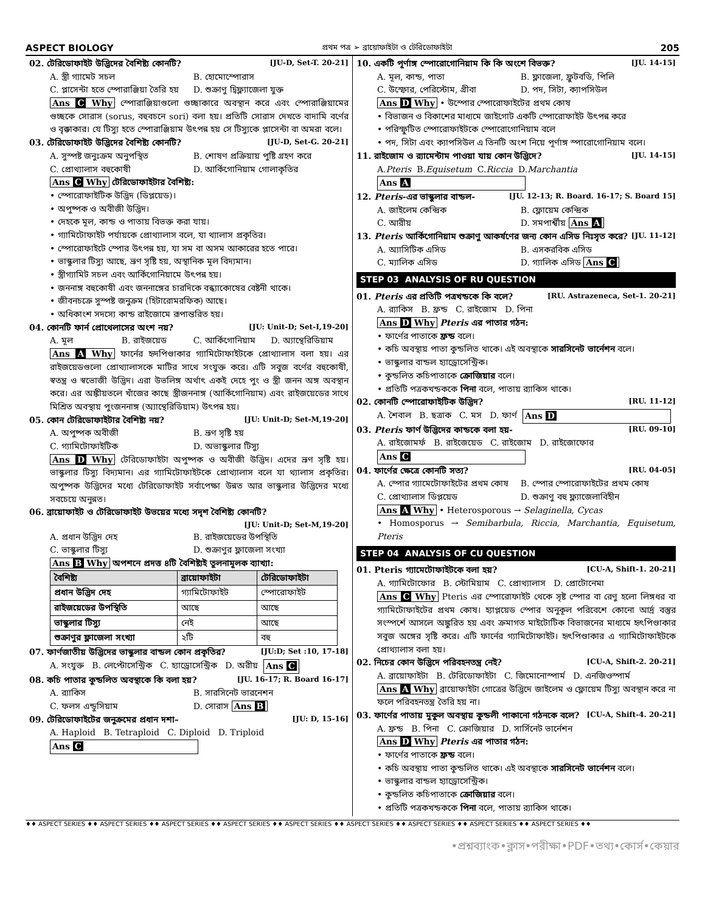ASPECT BIOLOGY প্রথম পত্র ➢ ব্রায়োফাইটা ও টেরিডোফাইটা 205
02. টেরিডোফাইট উদ্ভিদের বৈশিষ্ট্য কোনটি? [JU-D, Set-T. 20-21]
A. স্ত্রী গ্যামেট সচল B. হোমোস্পোরাস C. প্লাসেন্টা হতে স্পোরাঞ্জিয়া তৈরি হয় D. শুক্রাণু দ্বিফ্ল্যাজেলা যুক্ত
Ans C Why স্পোরাঞ্জিয়াগুলো গুচ্ছাকারে অবস্থান করে এবং স্পোরাঞ্জিয়ামের গুচ্ছকে সোরাস (sorus, বহুবচনে sori) বলা হয়। প্রতিটি সোরাস দেখতে বাদামি বর্ণের ও বৃক্কাকার। যে টিস্যু হতে স্পোরাঞ্জিয়াম উৎপন্ন হয় সে টিস্যুকে প্লাসেন্টা বা অমরা বলে।
03. টেরিডোফাইট উদ্ভিদের বৈশিষ্ট্য কোনটি? [JU-D, Set-G. 20-21]
A. সুস্পষ্ট জনুঃক্রম অনুপস্থিত B. শোষণ প্রক্রিয়ায় পুষ্টি গ্রহণ করে C. প্রোথ্যালাস বহুকোষী D. আর্কিগোনিয়াম গোলাকৃতির
Ans C Why টেরিডোফাইটার বৈশিষ্ট্য:
• স্পোরোফাইটিক উদ্ভিদ (ডিপ্লয়েড)।
• অপুষ্পক ও অবীজী উদ্ভিদ।
• দেহকে মূল, কান্ড ও পাতায় বিভক্ত করা যায়।
• গ্যামিটোফাইট পর্যায়কে প্রোথ্যালাস বলে, যা থ্যালাস প্রকৃতির।
• স্পোরোফাইটে স্পোর উৎপন্ন হয়, যা সম বা অসম আকারের হতে পারে।
• ভাস্কুলার টিস্যু আছে, ভ্রূণ সৃষ্টি হয়, অস্থানিক মূল বিদ্যমান।
• স্ত্রীগ্যামিট সচল এবং আর্কিগোনিয়ামে উৎপন্ন হয়।
• জননাঙ্গ বহুকোষী এবং জননাঙ্গের চারদিকে বন্ধ্যাকোষের বেষ্টনী থাকে।
• জীবনচক্রে সুস্পষ্ট জনুক্রম (হিটারোমরফিক) আছে।
• অধিকাংশ সদস্যে কান্ড রাইজোমে রূপান্তরিত হয়।
04. কোনটি ফার্ন প্রোথেলাসের অংশ নয়? [JU: Unit-D; Set-I,19-20]
A. মূল B. রাইজয়েড C. আর্কিগোনিয়াম D. অ্যান্থেরিডিয়াম
Ans A Why ফার্নের হৃদপিণ্ডাকার গ্যামিটোফাইটকে প্রোথ্যালাস বলা হয়। এর রাইজয়েডগুলো প্রোথ্যালাসকে মাটির সাথে সংযুক্ত করে। এটি সবুজ বর্ণের বহুকোষী, স্বতন্ত্র ও স্বভোজী উদ্ভিদ। এরা উভলিঙ্গ অর্থাৎ একই দেহে পুং ও স্ত্রী জনন অঙ্গ অবস্থান করে। এর অঙ্কীয়তলে খাঁজের কাছে স্ত্রীজননাঙ্গ (আর্কিগোনিয়াম) এবং রাইজয়েডের সাথে মিশ্রিত অবস্থায় পুংজননাঙ্গ (অ্যান্থেরিডিয়াম) উৎপন্ন হয়।
05. কোন টেরিডোফাইটার বৈশিষ্ট্য নয়? [JU: Unit-D; Set-M,19-20]
A. অপুষ্পক অবীজী B. ভ্রূণ সৃষ্টি হয় C. গ্যামিটোফাইটিক D. অভাস্কুলার টিস্যু
Ans D Why টেরিডোফাইটা অপুষ্পক ও অবীজী উদ্ভিদ। এদের ভ্রূণ সৃষ্টি হয়। ভাস্কুলার টিস্যু বিদ্যমান। এর গ্যামিটোফাইটকে প্রোথ্যালাস বলে যা থ্যালাস প্রকৃতির। অপুষ্পক উদ্ভিদের মধ্যে টেরিডোফাইট সর্বাপেক্ষা উন্নত আর ভাস্কুলার উদ্ভিদের মধ্যে সবচেয়ে অনুন্নত।
06. ব্রায়োফাইট ও টেরিডোফাইট উভয়ের মধ্যে সদৃশ বৈশিষ্ট্য কোনটি?
[JU: Unit-D; Set-M,19-20]
A. প্রধান উদ্ভিদ দেহ B. রাইজয়েডের উপস্থিতি C. ভাস্কুলার টিস্যু D. শুক্রাণুর ফ্লাজেলা সংখ্যা
Ans B Why অপশনে প্রদত্ত ৪টি বৈশিষ্ট্যই তুলনামূলক ব্যাখ্যা:
| বৈশিষ্ট্য | ব্রায়োফাইটা | টেরিডোফাইটা |
| --- | --- | --- |
| প্রধান উদ্ভিদ দেহ | গ্যামিটোফাইট | স্পোরোফাইট |
| রাইজয়েডের উপস্থিতি | আছে | আছে |
| ভাস্কুলার টিস্যু | নেই | আছে |
| শুক্রাণুর ফ্লাজেলা সংখ্যা | ২টি | বহু |
07. ফার্ণজাতীয় উদ্ভিদের ভাস্কুলার বান্ডল কোন প্রকৃতির? [JU:D; Set :10, 17-18]
A. সংযুক্ত B. লেপ্টোসেন্ট্রিক C. হ্যাড্রোসেন্ট্রিক D. অরীয় Ans C
08. কচি পাতার কুন্ডলিত অবস্থাকে কি বলা হয়? [JU. 16-17; R. Board 16-17]
A. র‍্যাকিস B. সারসিনেট ভারনেশন C. ফলস এন্ডুসিয়াম D. সোরাস Ans B
09. টেরিডোফাইটের জনুক্রমের প্রধান দশা– [JU: D, 15-16]
A. Haploid B. Tetraploid C. Diploid D. Triploid Ans C
10. একটি পূর্ণাঙ্গ স্পোরোগোনিয়াম কি কি অংশে বিভক্ত? [JU. 14-15]
A. মূল, কান্ড, পাতা B. ফ্লাজেলা, ফ্রুটবডি, পিলি C. উস্ফোর, পেরিস্টোম, গ্রীবা D. পদ, সিটা, ক্যাপসিউল
Ans D Why • উস্পোর স্পোরোফাইটের প্রথম কোষ
• বিভাজন ও বিকাশের মাধ্যমে জাইগোট একটি স্পোরোফাইট উৎপন্ন করে
• পরিস্ফুটিত স্পোরোফাইটকে স্পোরোগোনিয়াম বলে
• পদ, সিটা এবং ক্যাপসিউল এ তিনটি অংশ নিয়ে পূর্ণাঙ্গ স্পারোগোনিয়াম বলে।
11. রাইজোম ও র‍্যামেন্টাম পাওয়া যায় কোন উদ্ভিদে? [JU. 14-15]
A. Pteris B. Equisetum C. Riccia D. Marchantia Ans A
12. Pteris-এর ভাস্কুলার বান্ডল- [JU. 12-13; R. Board. 16-17; S. Board 15]
A. জাইলেম কেন্দ্রিক B. ফ্লোয়েম কেন্দ্রিক C. আরীয় D. সমপার্শ্বীয় Ans A
13. Pteris আর্কিগোনিয়াম শুক্রাণু আকর্ষণের জন্য কোন এসিড নিঃসৃত করে? [JU. 11-12]
A. অ্যাসিটিক এসিড B. এসকরবিক এসিড C. ম্যালিক এসিড D. গ্যালিক এসিড Ans C
STEP 03 ANALYSIS OF RU QUESTION
01. Pteris এর প্রতিটি পত্রখন্ডকে কি বলে? [RU. Astrazeneca, Set-1. 20-21]
A. র‍্যাকিস B. ফ্রন্ড C. রাইজোম D. পিনা
Ans D Why Pteris এর পাতার গঠন:
• ফার্ণের পাতাকে ফ্রন্ড বলে।
• কচি অবস্থায় পাতা কুন্ডলিত থাকে। এই অবস্থাকে সারসিনেট ভার্নেশন বলে।
• ভাস্কুলার বান্ডল হ্যাড্রোসেন্ট্রিক।
• কুন্ডলিত কচিপাতাকে ক্রোজিয়ার বলে।
• প্রতিটি পত্রকখন্ডককে পিনা বলে, পাতায় র‍্যাকিস থাকে।
02. কোনটি স্পোরোফাইটিক উদ্ভিদ? [RU. 11-12]
A. শৈবাল B. ছত্রাক C. মস D. ফার্ণ Ans D
03. Pteris ফার্ণ উদ্ভিদের কান্ডকে বলা হয়- [RU. 09-10]
A. রাইজোমর্ফ B. রাইজেয়েড C. রাইজোম D. রাইজোফোর Ans C
04. ফার্ণের ক্ষেত্রে কোনটি সত্য? [RU. 04-05]
A. স্পোর গ্যামেটোফাইটের প্রথম কোষ B. স্পোর স্পোরোফাইটের প্রথম কোষ C. প্রোথ্যালাস ডিপ্লয়েড D. শুক্রাণু বহু ফ্ল্যাজেলাবিহীন
Ans A Why • Heterosporous → Selaginella, Cycas
• Homosporus → Semibarbula, Riccia, Marchantia, Equisetum, Pteris
STEP 04 ANALYSIS OF CU QUESTION
01. Pteris গ্যামেটোফাইটকে বলা হয়? [CU-A, Shift-1. 20-21]
A. গ্যামিটোফোর B. স্টোমিয়াম C. প্রোথ্যালাস D. প্রোটোনেমা
Ans C Why Pteris এর স্পোরোফাইট থেকে সৃষ্ট স্পোর বা রেণু হলো লিঙ্গধর বা গ্যামিটোফাইটের প্রথম কোষ। হ্যাপ্লয়েড স্পোর অনুকূল পরিবেশে কোনো আর্দ্র বস্তুর সংস্পর্শে আসলে অঙ্কুরিত হয় এবং ক্রমাগত মাইটোটিক বিভাজনের মাধ্যমে হৃৎপিণ্ডাকার সবুজ অঙ্গের সৃষ্টি করে। এটি ফার্নের গ্যামিটোফাইট। হৃৎপিণ্ডাকার এ গ্যামিটোফাইটকে প্রোথ্যালাস বলা হয়।
02. নিচের কোন উদ্ভিদে পরিবহনতন্ত্র নেই? [CU-A, Shift-2. 20-21]
A. ব্রায়োফাইটা B. টেরিডোফাইটা C. জিমোনোস্পার্ম D. এনজিওস্পার্ম
Ans A Why ব্রায়োফাইটা গোত্রের উদ্ভিদে জাইলেম ও ফ্লোয়েম টিস্যু অবস্থান করে না ফলে পরিবহনতন্ত্র তৈরি হয় না।
03. ফার্ণের পাতায় মুকুল অবস্থায় কুন্ডলী পাকানো গঠনকে বলে? [CU-A, Shift-4. 20-21]
A. ফ্রন্ড B. পিনা C. ক্রোজিয়ার D. সার্সিনেট ভার্নেশন
Ans D Why Pteris এর পাতার গঠন:
• ফার্ণের পাতাকে ফ্রন্ড বলে।
• কচি অবস্থায় পাতা কুন্ডলিত থাকে। এই অবস্থাকে সারসিনেট ভার্নেশন বলে।
• ভাস্কুলার বান্ডল হ্যাড্রোসেন্ট্রিক।
• কুন্ডলিত কচিপাতাকে ক্রোজিয়ার বলে।
• প্রতিটি পত্রকখন্ডককে পিনা বলে, পাতায় র‍্যাকিস থাকে।
♦♦ ASPECT SERIES ♦♦ ASPECT SERIES ♦♦ ASPECT SERIES ♦♦ ASPECT SERIES ♦♦ ASPECT SERIES ♦♦ ASPECT SERIES ♦♦ ASPECT SERIES ♦♦ ASPECT SERIES ♦♦ ASPECT SERIES ♦♦
•প্রশ্নব্যাংক•ক্লাস•পরীক্ষা•PDF•তথ্য•কোর্স•কেয়ার